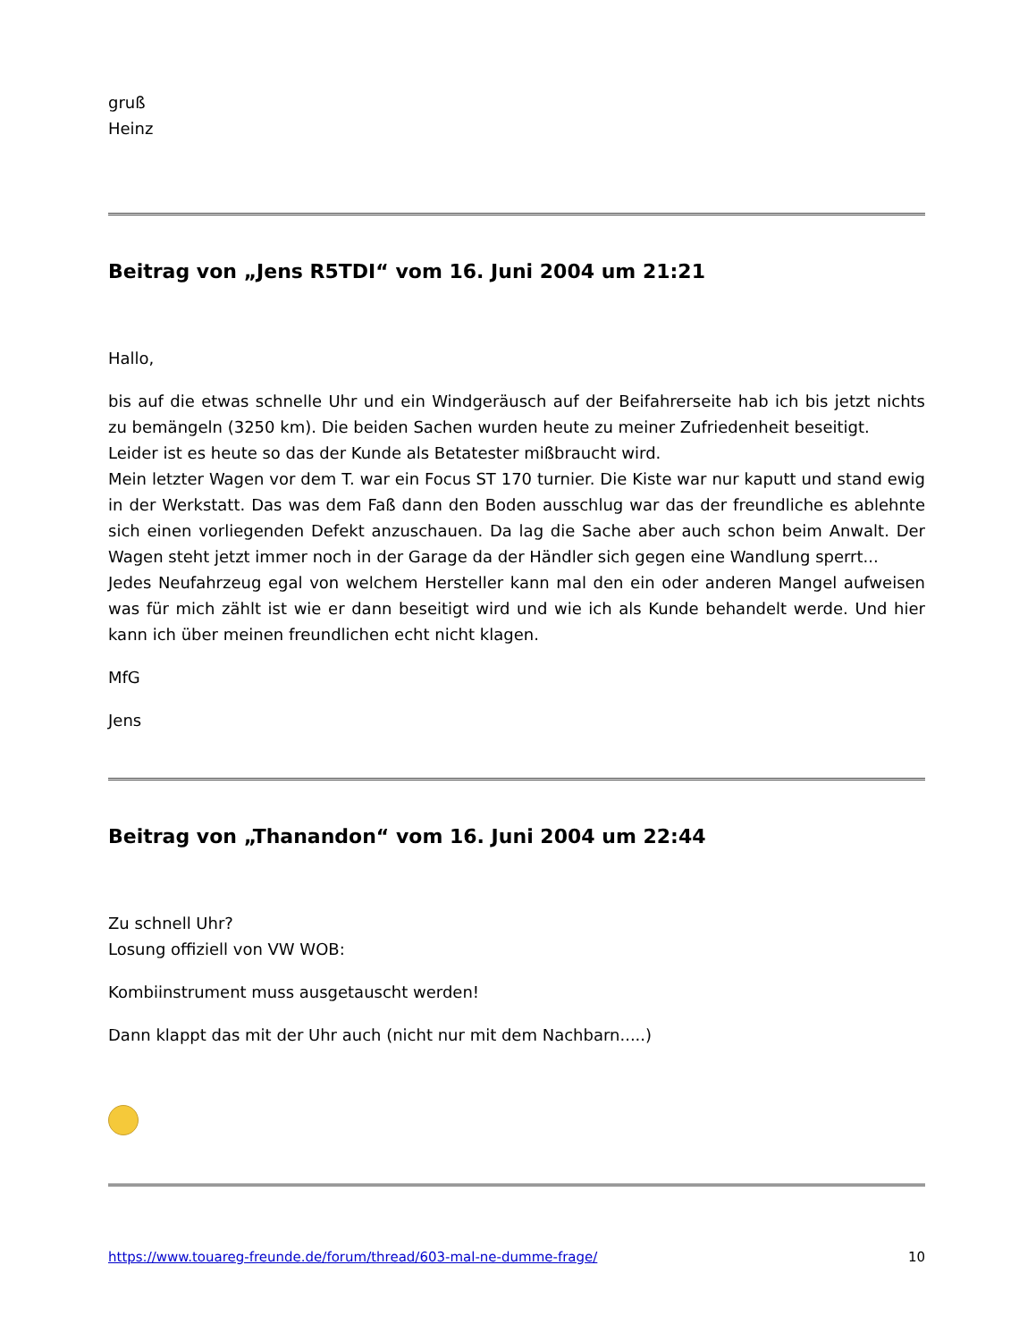gruß
Heinz
Beitrag von „Jens R5TDI“ vom 16. Juni 2004 um 21:21
Hallo,
bis auf die etwas schnelle Uhr und ein Windgeräusch auf der Beifahrerseite hab ich bis jetzt nichts zu bemängeln (3250 km). Die beiden Sachen wurden heute zu meiner Zufriedenheit beseitigt.
Leider ist es heute so das der Kunde als Betatester mißbraucht wird.
Mein letzter Wagen vor dem T. war ein Focus ST 170 turnier. Die Kiste war nur kaputt und stand ewig in der Werkstatt. Das was dem Faß dann den Boden ausschlug war das der freundliche es ablehnte sich einen vorliegenden Defekt anzuschauen. Da lag die Sache aber auch schon beim Anwalt. Der Wagen steht jetzt immer noch in der Garage da der Händler sich gegen eine Wandlung sperrt...
Jedes Neufahrzeug egal von welchem Hersteller kann mal den ein oder anderen Mangel aufweisen was für mich zählt ist wie er dann beseitigt wird und wie ich als Kunde behandelt werde. Und hier kann ich über meinen freundlichen echt nicht klagen.
MfG
Jens
Beitrag von „Thanandon“ vom 16. Juni 2004 um 22:44
Zu schnell Uhr?
Losung offiziell von VW WOB:
Kombiinstrument muss ausgetauscht werden!
Dann klappt das mit der Uhr auch (nicht nur mit dem Nachbarn.....)
https://www.touareg-freunde.de/forum/thread/603-mal-ne-dumme-frage/ 10